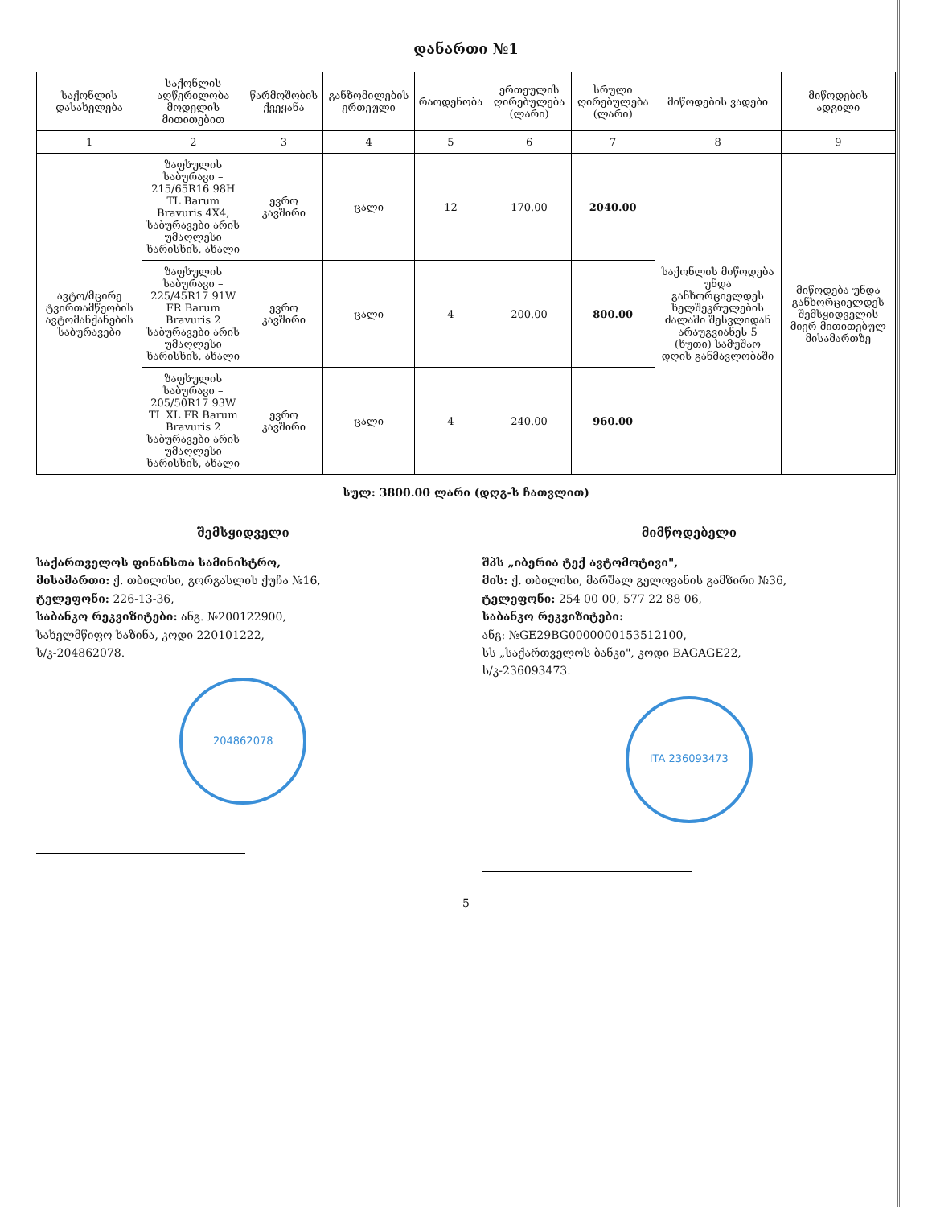დანართი №1
| საქონლის დასახელება | საქონლის აღწერილობა მოდელის მითითებით | წარმოშობის ქვეყანა | განზომილების ერთეული | რაოდენობა | ერთეულის ღირებულება (ლარი) | სრული ღირებულება (ლარი) | მიწოდების ვადები | მიწოდების ადგილი |
| --- | --- | --- | --- | --- | --- | --- | --- | --- |
| 1 | 2 | 3 | 4 | 5 | 6 | 7 | 8 | 9 |
| ავტო/მცირე ტვირთამწეობის ავტომანქანების საბურავები | ზაფხულის საბურავი – 215/65R16 98H TL Barum Bravuris 4X4, საბურავები არის უმაღლესი ხარისხის, ახალი | ევრო კავშირი | ცალი | 12 | 170.00 | 2040.00 | საქონლის მიწოდება უნდა განხორციელდეს ხელშეკრულების ძალაში შესვლიდან არაუგვიანეს 5 (ხუთი) სამუშაო დღის განმავლობაში | მიწოდება უნდა განხორციელდეს შემსყიდველის მიერ მითითებულ მისამართზე |
| | ზაფხულის საბურავი – 225/45R17 91W FR Barum Bravuris 2 საბურავები არის უმაღლესი ხარისხის, ახალი | ევრო კავშირი | ცალი | 4 | 200.00 | 800.00 | | |
| | ზაფხულის საბურავი – 205/50R17 93W TL XL FR Barum Bravuris 2 საბურავები არის უმაღლესი ხარისხის, ახალი | ევრო კავშირი | ცალი | 4 | 240.00 | 960.00 | | |
სულ: 3800.00 ლარი (დღგ-ს ჩათვლით)
შემსყიდველი
საქართველოს ფინანსთა სამინისტრო,
მისამართი: ქ. თბილისი, გორგასლის ქუჩა №16,
ტელეფონი: 226-13-36,
საბანკო რეკვიზიტები: ანგ. №200122900,
სახელმწიფო ხაზინა, კოდი 220101222,
ს/კ-204862078.
204862078
მიმწოდებელი
შპს „იბერია ტექ ავტომოტივი",
მის: ქ. თბილისი, მარშალ გელოვანის გამზირი №36,
ტელეფონი: 254 00 00, 577 22 88 06,
საბანკო რეკვიზიტები:
ანგ: №GE29BG0000000153512100,
სს „საქართველოს ბანკი", კოდი BAGAGE22,
ს/კ-236093473.
ITA 236093473
5